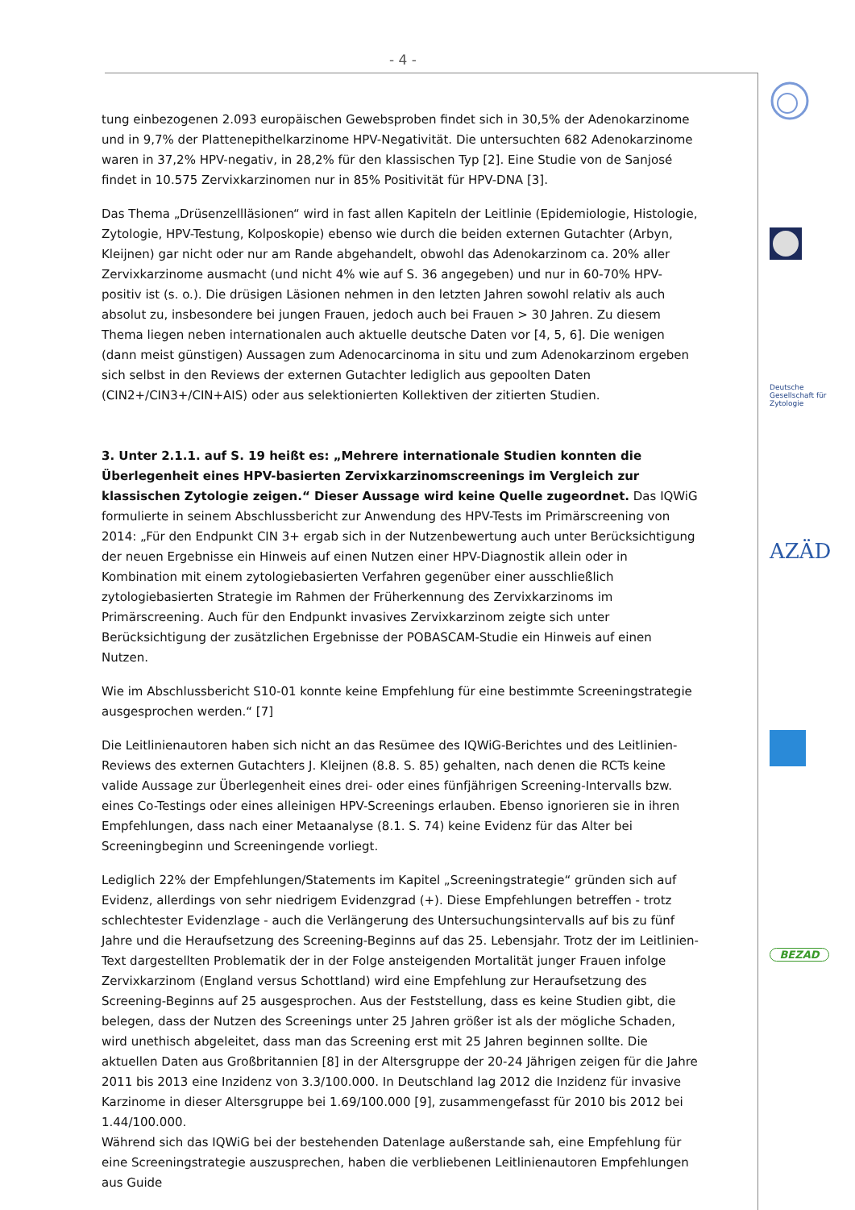- 4 -
tung einbezogenen 2.093 europäischen Gewebsproben findet sich in 30,5% der Adenokarzinome und in 9,7% der Plattenepithelkarzinome HPV-Negativität. Die untersuchten 682 Adenokarzinome waren in 37,2% HPV-negativ, in 28,2% für den klassischen Typ [2]. Eine Studie von de Sanjosé findet in 10.575 Zervixkarzinomen nur in 85% Positivität für HPV-DNA [3].
Das Thema „Drüsenzellläsionen“ wird in fast allen Kapiteln der Leitlinie (Epidemiologie, Histologie, Zytologie, HPV-Testung, Kolposkopie) ebenso wie durch die beiden externen Gutachter (Arbyn, Kleijnen) gar nicht oder nur am Rande abgehandelt, obwohl das Adenokarzinom ca. 20% aller Zervixkarzinome ausmacht (und nicht 4% wie auf S. 36 angegeben) und nur in 60-70% HPV-positiv ist (s. o.). Die drüsigen Läsionen nehmen in den letzten Jahren sowohl relativ als auch absolut zu, insbesondere bei jungen Frauen, jedoch auch bei Frauen > 30 Jahren. Zu diesem Thema liegen neben internationalen auch aktuelle deutsche Daten vor [4, 5, 6]. Die wenigen (dann meist günstigen) Aussagen zum Adenocarcinoma in situ und zum Adenokarzinom ergeben sich selbst in den Reviews der externen Gutachter lediglich aus gepoolten Daten (CIN2+/CIN3+/CIN+AIS) oder aus selektionierten Kollektiven der zitierten Studien.
3. Unter 2.1.1. auf S. 19 heißt es: „Mehrere internationale Studien konnten die Überlegenheit eines HPV-basierten Zervixkarzinomscreenings im Vergleich zur klassischen Zytologie zeigen.“ Dieser Aussage wird keine Quelle zugeordnet. Das IQWiG formulierte in seinem Abschlussbericht zur Anwendung des HPV-Tests im Primärscreening von 2014: „Für den Endpunkt CIN 3+ ergab sich in der Nutzenbewertung auch unter Berücksichtigung der neuen Ergebnisse ein Hinweis auf einen Nutzen einer HPV-Diagnostik allein oder in Kombination mit einem zytologiebasierten Verfahren gegenüber einer ausschließlich zytologiebasierten Strategie im Rahmen der Früherkennung des Zervixkarzinoms im Primärscreening. Auch für den Endpunkt invasives Zervixkarzinom zeigte sich unter Berücksichtigung der zusätzlichen Ergebnisse der POBASCAM-Studie ein Hinweis auf einen Nutzen.
Wie im Abschlussbericht S10-01 konnte keine Empfehlung für eine bestimmte Screeningstrategie ausgesprochen werden.“ [7]
Die Leitlinienautoren haben sich nicht an das Resümee des IQWiG-Berichtes und des Leitlinien-Reviews des externen Gutachters J. Kleijnen (8.8. S. 85) gehalten, nach denen die RCTs keine valide Aussage zur Überlegenheit eines drei- oder eines fünfjährigen Screening-Intervalls bzw. eines Co-Testings oder eines alleinigen HPV-Screenings erlauben. Ebenso ignorieren sie in ihren Empfehlungen, dass nach einer Metaanalyse (8.1. S. 74) keine Evidenz für das Alter bei Screeningbeginn und Screeningende vorliegt.
Lediglich 22% der Empfehlungen/Statements im Kapitel „Screeningstrategie“ gründen sich auf Evidenz, allerdings von sehr niedrigem Evidenzgrad (+). Diese Empfehlungen betreffen - trotz schlechtester Evidenzlage - auch die Verlängerung des Untersuchungsintervalls auf bis zu fünf Jahre und die Heraufsetzung des Screening-Beginns auf das 25. Lebensjahr. Trotz der im Leitlinien-Text dargestellten Problematik der in der Folge ansteigenden Mortalität junger Frauen infolge Zervixkarzinom (England versus Schottland) wird eine Empfehlung zur Heraufsetzung des Screening-Beginns auf 25 ausgesprochen. Aus der Feststellung, dass es keine Studien gibt, die belegen, dass der Nutzen des Screenings unter 25 Jahren größer ist als der mögliche Schaden, wird unethisch abgeleitet, dass man das Screening erst mit 25 Jahren beginnen sollte. Die aktuellen Daten aus Großbritannien [8] in der Altersgruppe der 20-24 Jährigen zeigen für die Jahre 2011 bis 2013 eine Inzidenz von 3.3/100.000. In Deutschland lag 2012 die Inzidenz für invasive Karzinome in dieser Altersgruppe bei 1.69/100.000 [9], zusammengefasst für 2010 bis 2012 bei 1.44/100.000.
Während sich das IQWiG bei der bestehenden Datenlage außerstande sah, eine Empfehlung für eine Screeningstrategie auszusprechen, haben die verbliebenen Leitlinienautoren Empfehlungen aus Guide
Deutsche Gesellschaft für Zytologie
AZÄD
BEZAD